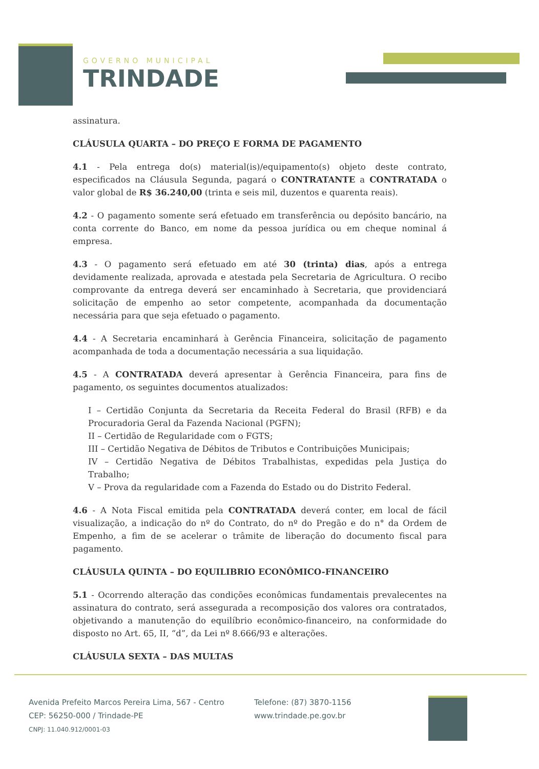GOVERNO MUNICIPAL
TRINDADE
assinatura.
CLÁUSULA QUARTA – DO PREÇO E FORMA DE PAGAMENTO
4.1 - Pela entrega do(s) material(is)/equipamento(s) objeto deste contrato, especificados na Cláusula Segunda, pagará o CONTRATANTE a CONTRATADA o valor global de R$ 36.240,00 (trinta e seis mil, duzentos e quarenta reais).
4.2 - O pagamento somente será efetuado em transferência ou depósito bancário, na conta corrente do Banco, em nome da pessoa jurídica ou em cheque nominal á empresa.
4.3 - O pagamento será efetuado em até 30 (trinta) dias, após a entrega devidamente realizada, aprovada e atestada pela Secretaria de Agricultura. O recibo comprovante da entrega deverá ser encaminhado à Secretaria, que providenciará solicitação de empenho ao setor competente, acompanhada da documentação necessária para que seja efetuado o pagamento.
4.4 - A Secretaria encaminhará à Gerência Financeira, solicitação de pagamento acompanhada de toda a documentação necessária a sua liquidação.
4.5 - A CONTRATADA deverá apresentar à Gerência Financeira, para fins de pagamento, os seguintes documentos atualizados:
I – Certidão Conjunta da Secretaria da Receita Federal do Brasil (RFB) e da Procuradoria Geral da Fazenda Nacional (PGFN);
II – Certidão de Regularidade com o FGTS;
III – Certidão Negativa de Débitos de Tributos e Contribuições Municipais;
IV – Certidão Negativa de Débitos Trabalhistas, expedidas pela Justiça do Trabalho;
V – Prova da regularidade com a Fazenda do Estado ou do Distrito Federal.
4.6 - A Nota Fiscal emitida pela CONTRATADA deverá conter, em local de fácil visualização, a indicação do nº do Contrato, do nº do Pregão e do n° da Ordem de Empenho, a fim de se acelerar o trâmite de liberação do documento fiscal para pagamento.
CLÁUSULA QUINTA – DO EQUILIBRIO ECONÔMICO-FINANCEIRO
5.1 - Ocorrendo alteração das condições econômicas fundamentais prevalecentes na assinatura do contrato, será assegurada a recomposição dos valores ora contratados, objetivando a manutenção do equilíbrio econômico-financeiro, na conformidade do disposto no Art. 65, II, “d”, da Lei nº 8.666/93 e alterações.
CLÁUSULA SEXTA – DAS MULTAS
Avenida Prefeito Marcos Pereira Lima, 567 - Centro
CEP: 56250-000 / Trindade-PE
CNPJ: 11.040.912/0001-03
Telefone: (87) 3870-1156
www.trindade.pe.gov.br